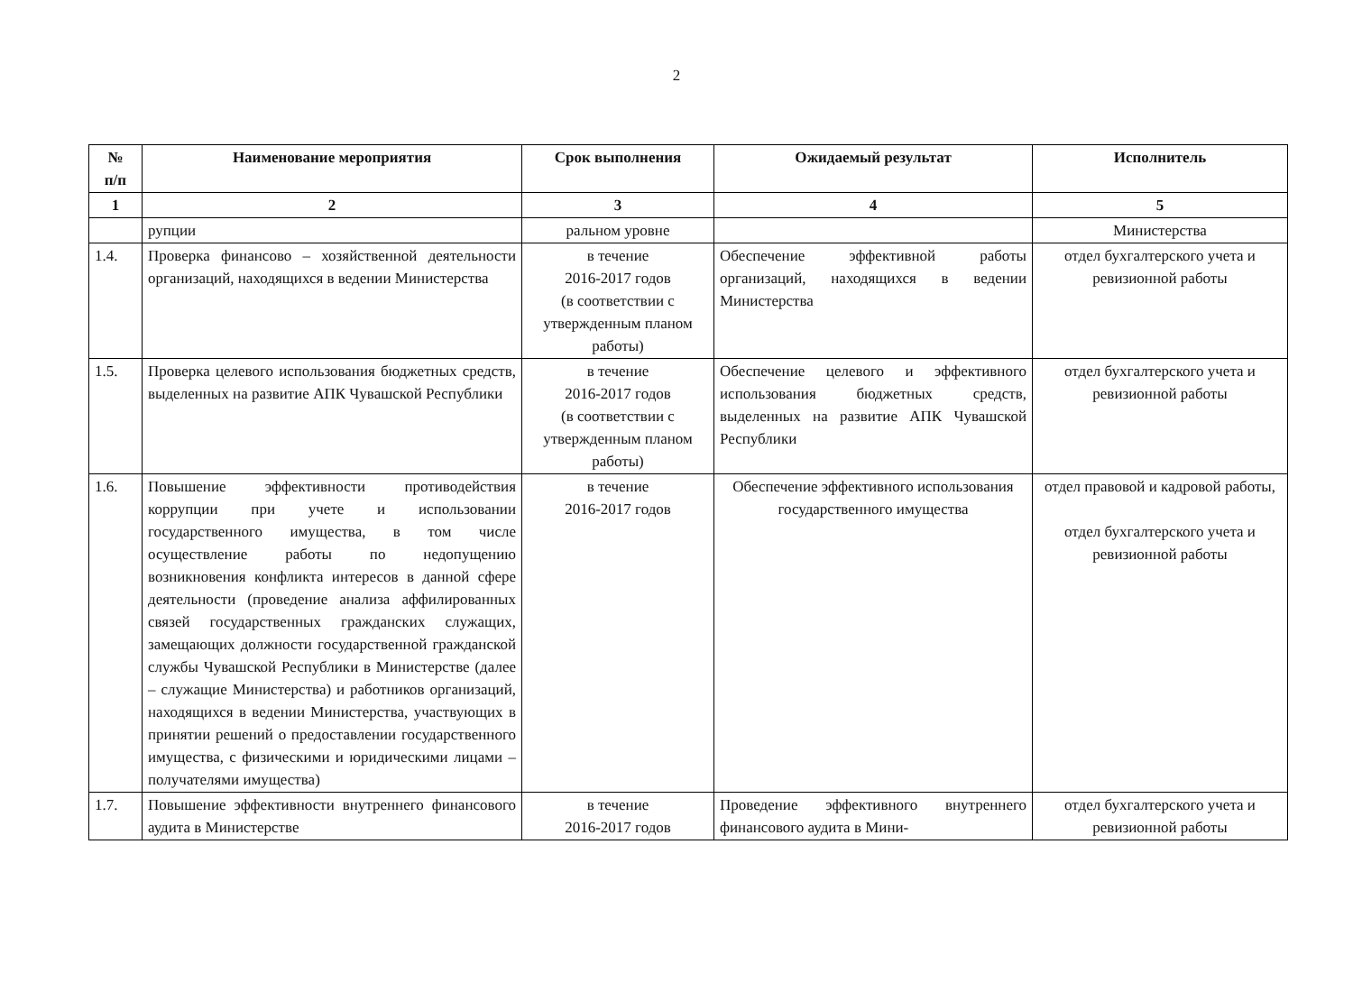2
| № п/п | Наименование мероприятия | Срок выполнения | Ожидаемый результат | Исполнитель |
| --- | --- | --- | --- | --- |
| 1 | 2 | 3 | 4 | 5 |
| | рупции | ральном уровне | | Министерства |
| 1.4. | Проверка финансово – хозяйственной деятельности организаций, находящихся в ведении Министерства | в течение 2016-2017 годов (в соответствии с утвержденным планом работы) | Обеспечение эффективной работы организаций, находящихся в ведении Министерства | отдел бухгалтерского учета и ревизионной работы |
| 1.5. | Проверка целевого использования бюджетных средств, выделенных на развитие АПК Чувашской Республики | в течение 2016-2017 годов (в соответствии с утвержденным планом работы) | Обеспечение целевого и эффективного использования бюджетных средств, выделенных на развитие АПК Чувашской Республики | отдел бухгалтерского учета и ревизионной работы |
| 1.6. | Повышение эффективности противодействия коррупции при учете и использовании государственного имущества, в том числе осуществление работы по недопущению возникновения конфликта интересов в данной сфере деятельности (проведение анализа аффилированных связей государственных гражданских служащих, замещающих должности государственной гражданской службы Чувашской Республики в Министерстве (далее – служащие Министерства) и работников организаций, находящихся в ведении Министерства, участвующих в принятии решений о предоставлении государственного имущества, с физическими и юридическими лицами – получателями имущества) | в течение 2016-2017 годов | Обеспечение эффективного использования государственного имущества | отдел правовой и кадровой работы, отдел бухгалтерского учета и ревизионной работы |
| 1.7. | Повышение эффективности внутреннего финансового аудита в Министерстве | в течение 2016-2017 годов | Проведение эффективного внутреннего финансового аудита в Мини- | отдел бухгалтерского учета и ревизионной работы |